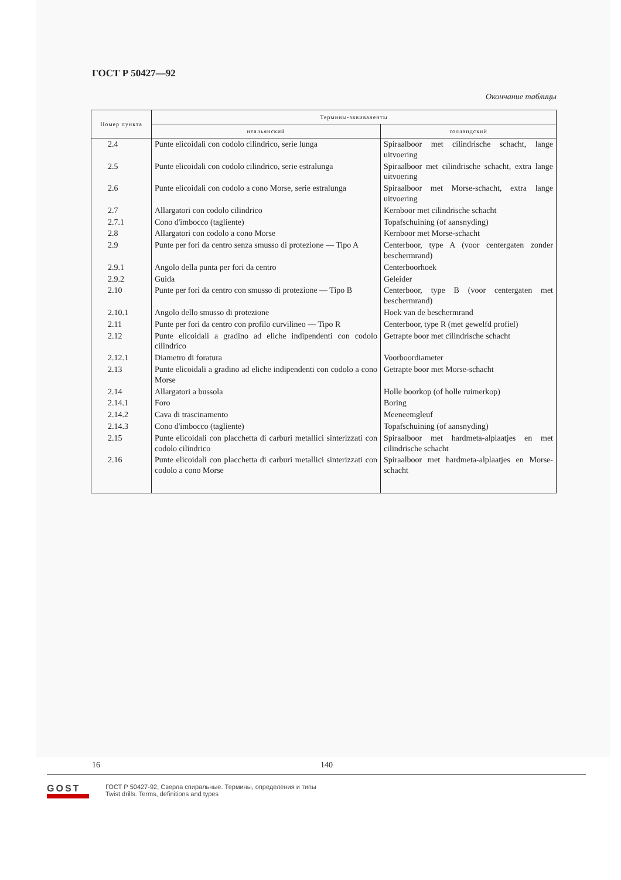ГОСТ Р 50427—92
Окончание таблицы
| Номер пункта | Термины-эквиваленты | |
| --- | --- | --- |
| | итальянский | голландский |
| 2.4 | Punte elicoidali con codolo cilindrico, serie lunga | Spiraalboor met cilindrische schacht, lange uitvoering |
| 2.5 | Punte elicoidali con codolo cilindrico, serie estralunga | Spiraalboor met cilindrische schacht, extra lange uitvoering |
| 2.6 | Punte elicoidali con codolo a cono Morse, serie estralunga | Spiraalboor met Morse-schacht, extra lange uitvoering |
| 2.7 | Allargatori con codolo cilindrico | Kernboor met cilindrische schacht |
| 2.7.1 | Cono d'imbocco (tagliente) | Topafschuining (of aansnyding) |
| 2.8 | Allargatori con codolo a cono Morse | Kernboor met Morse-schacht |
| 2.9 | Punte per fori da centro senza smusso di protezione — Tipo A | Centerboor, type A (voor centergaten zonder beschermrand) |
| 2.9.1 | Angolo della punta per fori da centro | Centerboorhoek |
| 2.9.2 | Guida | Geleider |
| 2.10 | Punte per fori da centro con smusso di protezione — Tipo B | Centerboor, type B (voor centergaten met beschermrand) |
| 2.10.1 | Angolo dello smusso di protezione | Hoek van de beschermrand |
| 2.11 | Punte per fori da centro con profilo curvilineo — Tipo R | Centerboor, type R (met gewelfd profiel) |
| 2.12 | Punte elicoidali a gradino ad eliche indipendenti con codolo cilindrico | Getrapte boor met cilindrische schacht |
| 2.12.1 | Diametro di foratura | Voorboordiameter |
| 2.13 | Punte elicoidali a gradino ad eliche indipendenti con codolo a cono Morse | Getrapte boor met Morse-schacht |
| 2.14 | Allargatori a bussola | Holle boorkop (of holle ruimerkop) |
| 2.14.1 | Foro | Boring |
| 2.14.2 | Cava di trascinamento | Meeneemgleuf |
| 2.14.3 | Cono d'imbocco (tagliente) | Topafschuining (of aansnyding) |
| 2.15 | Punte elicoidali con placchetta di carburi metallici sinterizzati con codolo cilindrico | Spiraalboor met hardmeta-alplaatjes en met cilindrische schacht |
| 2.16 | Punte elicoidali con placchetta di carburi metallici sinterizzati con codolo a cono Morse | Spiraalboor met hardmeta-alplaatjes en Morse-schacht |
16 140
GOST
ГОСТ Р 50427-92, Сверла спиральные. Термины, определения и типы
Twist drills. Terms, definitions and types